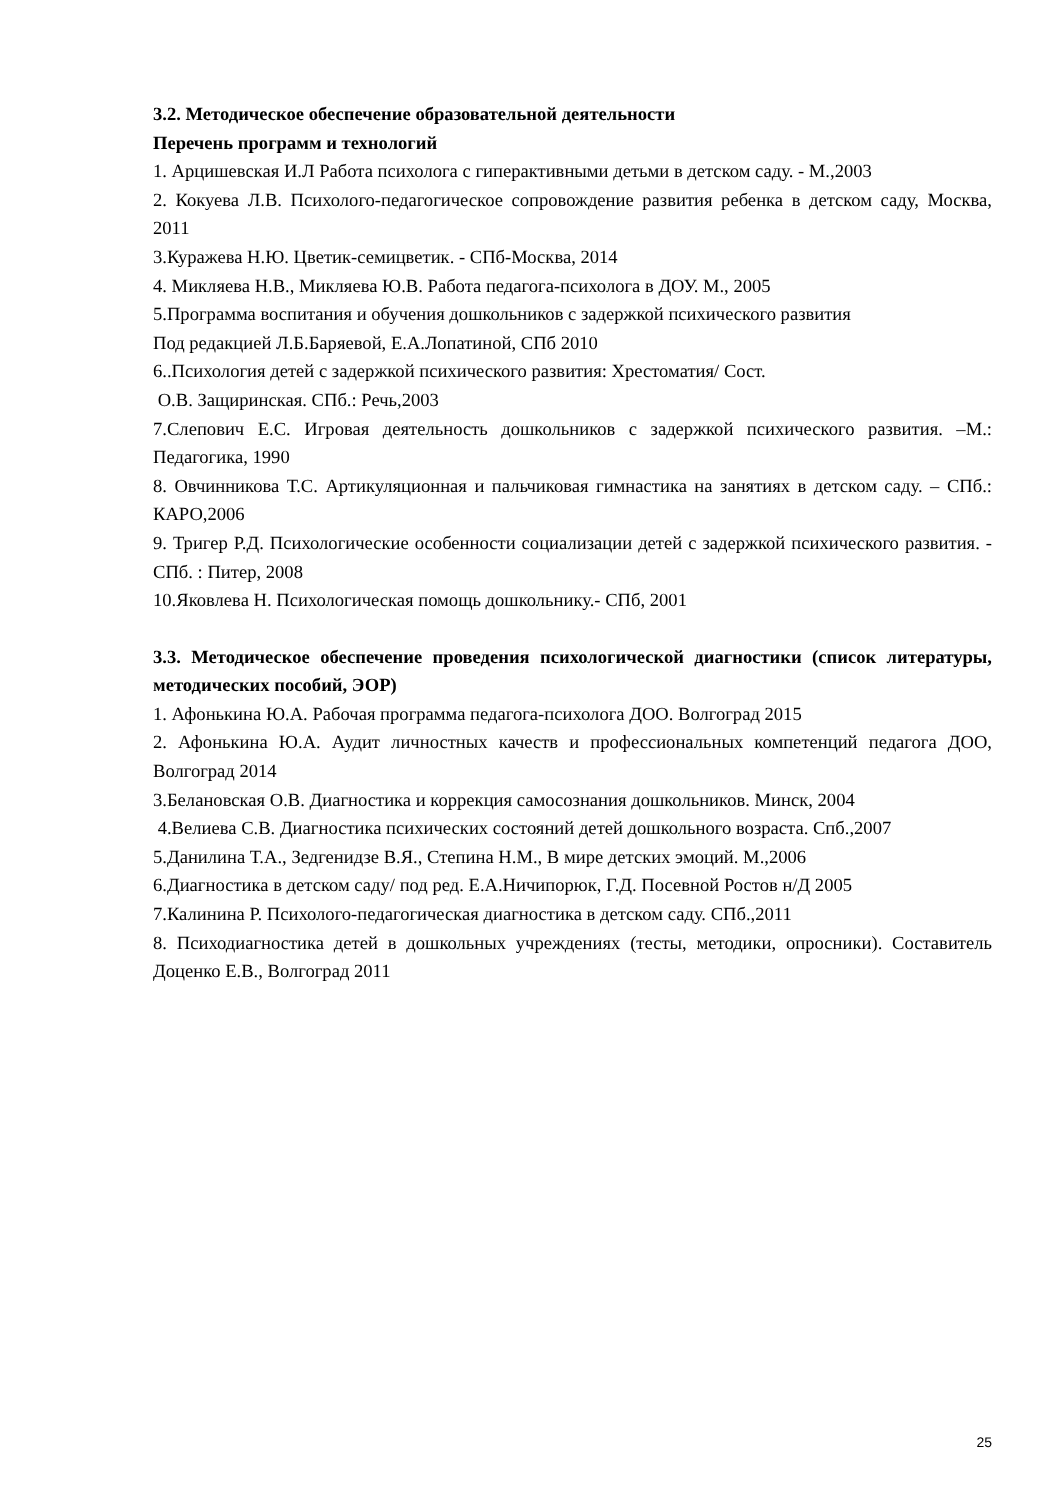3.2. Методическое обеспечение образовательной деятельности
Перечень программ и технологий
1. Арцишевская И.Л Работа психолога с гиперактивными детьми в детском саду. - М.,2003
2. Кокуева Л.В. Психолого-педагогическое сопровождение развития ребенка в детском саду, Москва, 2011
3.Куражева Н.Ю. Цветик-семицветик. - СПб-Москва, 2014
4. Микляева Н.В., Микляева Ю.В. Работа педагога-психолога в ДОУ. М., 2005
5.Программа воспитания и обучения дошкольников с задержкой психического развития
Под редакцией Л.Б.Баряевой, Е.А.Лопатиной, СПб 2010
6..Психология детей с задержкой психического развития: Хрестоматия/ Сост.
О.В. Защиринская. СПб.: Речь,2003
7.Слепович Е.С. Игровая деятельность дошкольников с задержкой психического развития. –М.: Педагогика, 1990
8. Овчинникова Т.С. Артикуляционная и пальчиковая гимнастика на занятиях в детском саду. – СПб.: КАРО,2006
9. Тригер Р.Д. Психологические особенности социализации детей с задержкой психического развития. - СПб. : Питер, 2008
10.Яковлева Н. Психологическая помощь дошкольнику.- СПб, 2001
3.3. Методическое обеспечение проведения психологической диагностики (список литературы, методических пособий, ЭОР)
1. Афонькина Ю.А. Рабочая программа педагога-психолога ДОО. Волгоград 2015
2. Афонькина Ю.А. Аудит личностных качеств и профессиональных компетенций педагога ДОО, Волгоград 2014
3.Белановская О.В. Диагностика и коррекция самосознания дошкольников. Минск, 2004
4.Велиева С.В. Диагностика психических состояний детей дошкольного возраста. Спб.,2007
5.Данилина Т.А., Зедгенидзе В.Я., Степина Н.М., В мире детских эмоций. М.,2006
6.Диагностика в детском саду/ под ред. Е.А.Ничипорюк, Г.Д. Посевной Ростов н/Д 2005
7.Калинина Р. Психолого-педагогическая диагностика в детском саду. СПб.,2011
8. Психодиагностика детей в дошкольных учреждениях (тесты, методики, опросники). Составитель Доценко Е.В., Волгоград 2011
25